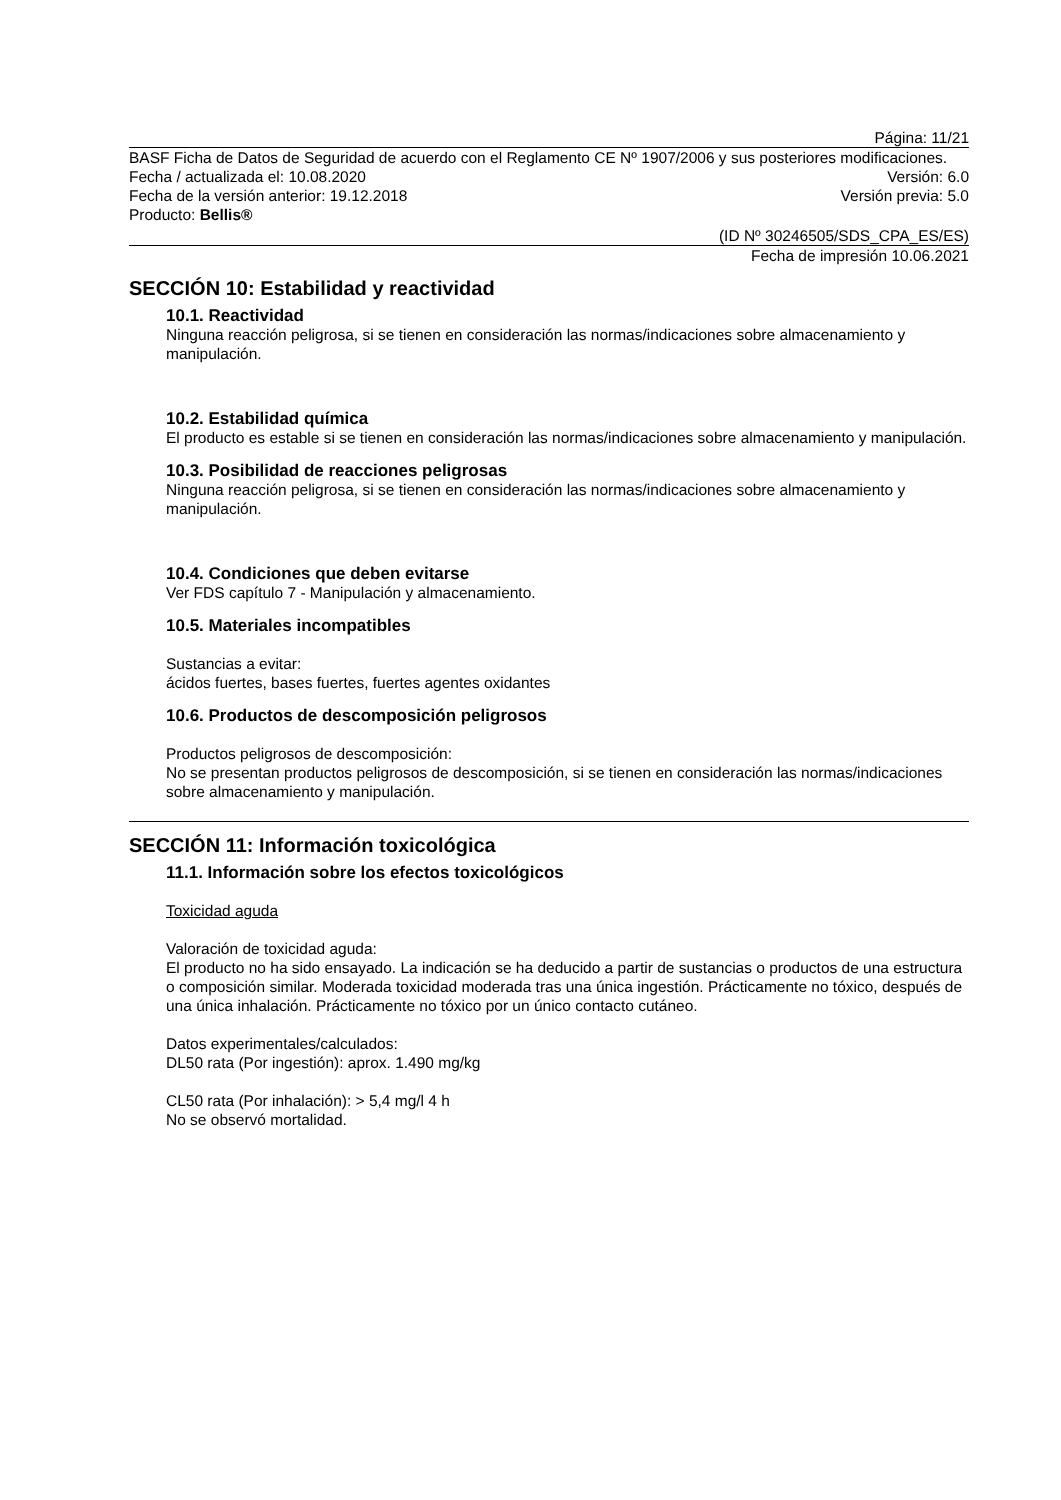Página: 11/21
BASF Ficha de Datos de Seguridad de acuerdo con el Reglamento CE Nº 1907/2006 y sus posteriores modificaciones.
Fecha / actualizada el: 10.08.2020 Versión: 6.0
Fecha de la versión anterior: 19.12.2018 Versión previa: 5.0
Producto: Bellis®
(ID Nº 30246505/SDS_CPA_ES/ES)
Fecha de impresión 10.06.2021
SECCIÓN 10: Estabilidad y reactividad
10.1. Reactividad
Ninguna reacción peligrosa, si se tienen en consideración las normas/indicaciones sobre almacenamiento y manipulación.
10.2. Estabilidad química
El producto es estable si se tienen en consideración las normas/indicaciones sobre almacenamiento y manipulación.
10.3. Posibilidad de reacciones peligrosas
Ninguna reacción peligrosa, si se tienen en consideración las normas/indicaciones sobre almacenamiento y manipulación.
10.4. Condiciones que deben evitarse
Ver FDS capítulo 7 - Manipulación y almacenamiento.
10.5. Materiales incompatibles
Sustancias a evitar:
ácidos fuertes, bases fuertes, fuertes agentes oxidantes
10.6. Productos de descomposición peligrosos
Productos peligrosos de descomposición:
No se presentan productos peligrosos de descomposición, si se tienen en consideración las normas/indicaciones sobre almacenamiento y manipulación.
SECCIÓN 11: Información toxicológica
11.1. Información sobre los efectos toxicológicos
Toxicidad aguda
Valoración de toxicidad aguda:
El producto no ha sido ensayado. La indicación se ha deducido a partir de sustancias o productos de una estructura o composición similar. Moderada toxicidad moderada tras una única ingestión. Prácticamente no tóxico, después de una única inhalación. Prácticamente no tóxico por un único contacto cutáneo.
Datos experimentales/calculados:
DL50 rata (Por ingestión): aprox. 1.490 mg/kg
CL50 rata (Por inhalación): > 5,4 mg/l 4 h
No se observó mortalidad.